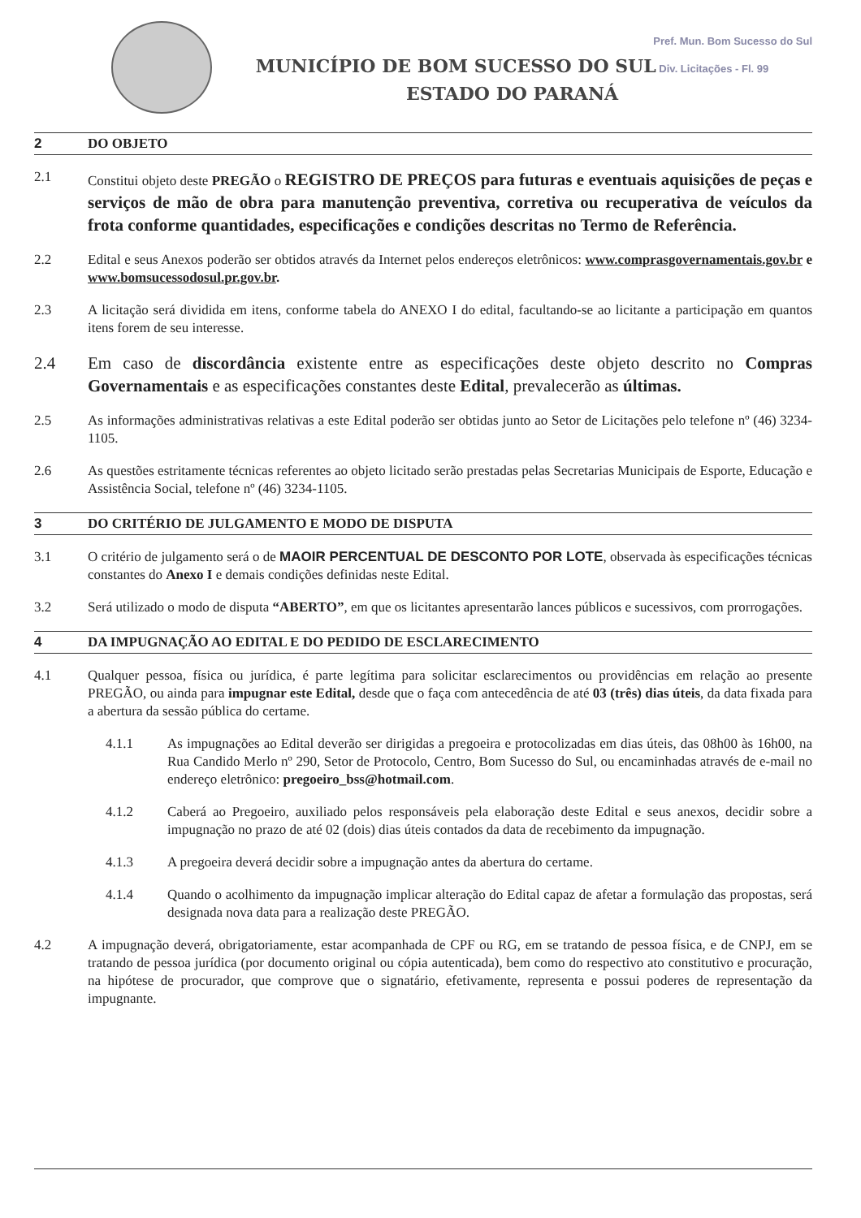Pref. Mun. Bom Sucesso do Sul
MUNICÍPIO DE BOM SUCESSO DO SUL Div. Licitações - Fl. 99
ESTADO DO PARANÁ
2 DO OBJETO
2.1 Constitui objeto deste PREGÃO o REGISTRO DE PREÇOS para futuras e eventuais aquisições de peças e serviços de mão de obra para manutenção preventiva, corretiva ou recuperativa de veículos da frota conforme quantidades, especificações e condições descritas no Termo de Referência.
2.2 Edital e seus Anexos poderão ser obtidos através da Internet pelos endereços eletrônicos: www.comprasgovernamentais.gov.br e www.bomsucessodosul.pr.gov.br.
2.3 A licitação será dividida em itens, conforme tabela do ANEXO I do edital, facultando-se ao licitante a participação em quantos itens forem de seu interesse.
2.4 Em caso de discordância existente entre as especificações deste objeto descrito no Compras Governamentais e as especificações constantes deste Edital, prevalecerão as últimas.
2.5 As informações administrativas relativas a este Edital poderão ser obtidas junto ao Setor de Licitações pelo telefone nº (46) 3234-1105.
2.6 As questões estritamente técnicas referentes ao objeto licitado serão prestadas pelas Secretarias Municipais de Esporte, Educação e Assistência Social, telefone nº (46) 3234-1105.
3 DO CRITÉRIO DE JULGAMENTO E MODO DE DISPUTA
3.1 O critério de julgamento será o de MAOIR PERCENTUAL DE DESCONTO POR LOTE, observada às especificações técnicas constantes do Anexo I e demais condições definidas neste Edital.
3.2 Será utilizado o modo de disputa “ABERTO”, em que os licitantes apresentarão lances públicos e sucessivos, com prorrogações.
4 DA IMPUGNAÇÃO AO EDITAL E DO PEDIDO DE ESCLARECIMENTO
4.1 Qualquer pessoa, física ou jurídica, é parte legítima para solicitar esclarecimentos ou providências em relação ao presente PREGÃO, ou ainda para impugnar este Edital, desde que o faça com antecedência de até 03 (três) dias úteis, da data fixada para a abertura da sessão pública do certame.
4.1.1 As impugnações ao Edital deverão ser dirigidas a pregoeira e protocolizadas em dias úteis, das 08h00 às 16h00, na Rua Candido Merlo nº 290, Setor de Protocolo, Centro, Bom Sucesso do Sul, ou encaminhadas através de e-mail no endereço eletrônico: pregoeiro_bss@hotmail.com.
4.1.2 Caberá ao Pregoeiro, auxiliado pelos responsáveis pela elaboração deste Edital e seus anexos, decidir sobre a impugnação no prazo de até 02 (dois) dias úteis contados da data de recebimento da impugnação.
4.1.3 A pregoeira deverá decidir sobre a impugnação antes da abertura do certame.
4.1.4 Quando o acolhimento da impugnação implicar alteração do Edital capaz de afetar a formulação das propostas, será designada nova data para a realização deste PREGÃO.
4.2 A impugnação deverá, obrigatoriamente, estar acompanhada de CPF ou RG, em se tratando de pessoa física, e de CNPJ, em se tratando de pessoa jurídica (por documento original ou cópia autenticada), bem como do respectivo ato constitutivo e procuração, na hipótese de procurador, que comprove que o signatário, efetivamente, representa e possui poderes de representação da impugnante.